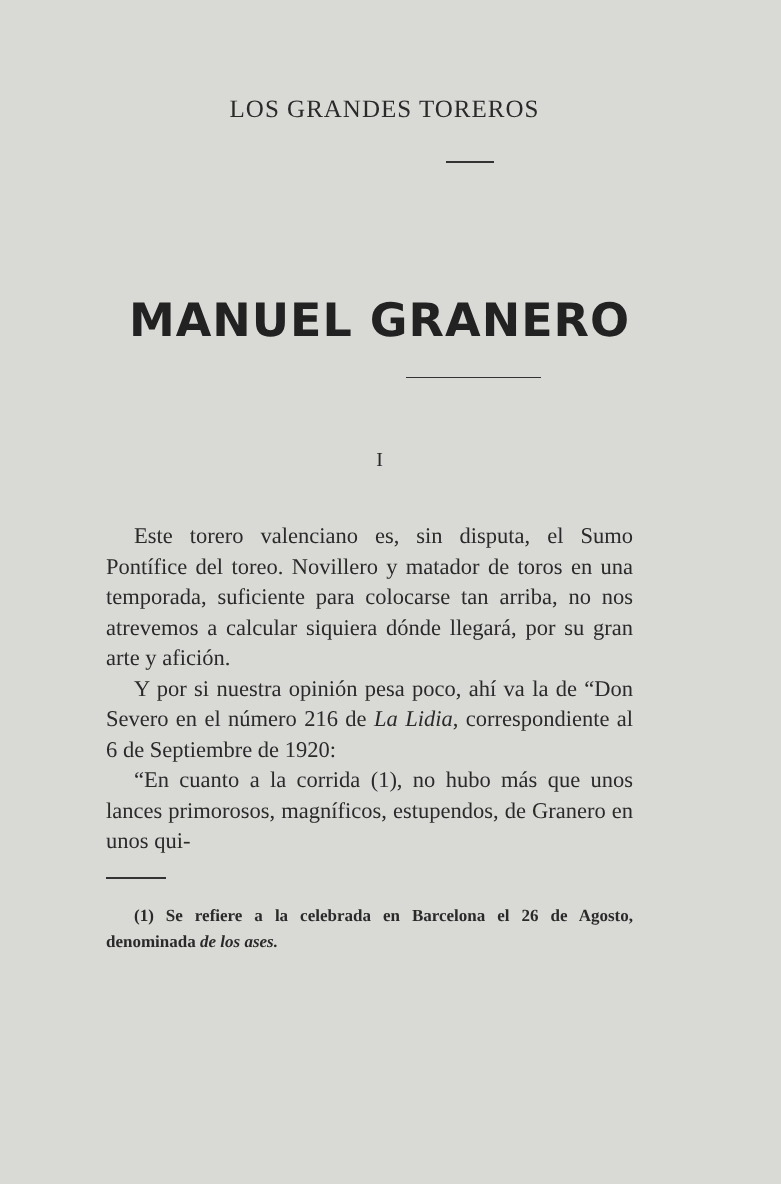LOS GRANDES TOREROS
MANUEL GRANERO
I
Este torero valenciano es, sin disputa, el Sumo Pontífice del toreo. Novillero y matador de toros en una temporada, suficiente para colocarse tan arriba, no nos atrevemos a calcular siquiera dónde llegará, por su gran arte y afición.
Y por si nuestra opinión pesa poco, ahí va la de “Don Severo en el número 216 de La Lidia, correspondiente al 6 de Septiembre de 1920:
“En cuanto a la corrida (1), no hubo más que unos lances primorosos, magníficos, estupendos, de Granero en unos qui-
(1) Se refiere a la celebrada en Barcelona el 26 de Agosto, denominada de los ases.